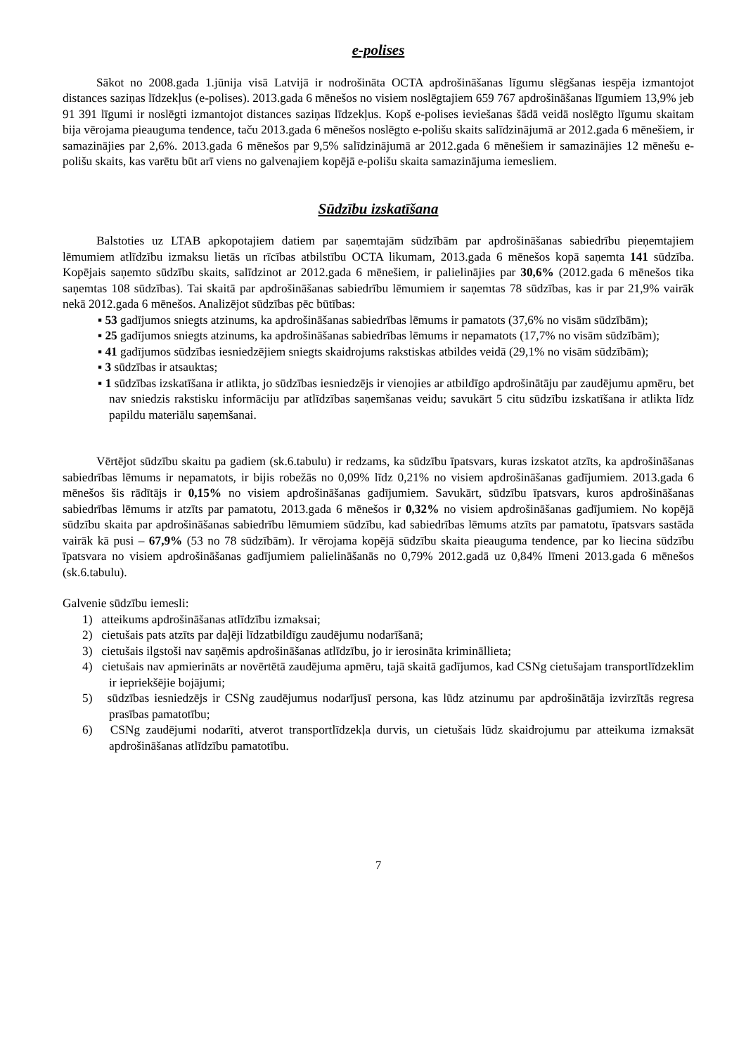e-polises
Sākot no 2008.gada 1.jūnija visā Latvijā ir nodrošināta OCTA apdrošināšanas līgumu slēgšanas iespēja izmantojot distances saziņas līdzekļus (e-polises). 2013.gada 6 mēnešos no visiem noslēgtajiem 659 767 apdrošināšanas līgumiem 13,9% jeb 91 391 līgumi ir noslēgti izmantojot distances saziņas līdzekļus. Kopš e-polises ieviešanas šādā veidā noslēgto līgumu skaitam bija vērojama pieauguma tendence, taču 2013.gada 6 mēnešos noslēgto e-polišu skaits salīdzinājumā ar 2012.gada 6 mēnešiem, ir samazinājies par 2,6%. 2013.gada 6 mēnešos par 9,5% salīdzinājumā ar 2012.gada 6 mēnešiem ir samazinājies 12 mēnešu e-polišu skaits, kas varētu būt arī viens no galvenajiem kopējā e-polišu skaita samazinājuma iemesliem.
Sūdzību izskatīšana
Balstoties uz LTAB apkopotajiem datiem par saņemtajām sūdzībām par apdrošināšanas sabiedrību pieņemtajiem lēmumiem atlīdzību izmaksu lietās un rīcības atbilstību OCTA likumam, 2013.gada 6 mēnešos kopā saņemta 141 sūdzība. Kopējais saņemto sūdzību skaits, salīdzinot ar 2012.gada 6 mēnešiem, ir palielinājies par 30,6% (2012.gada 6 mēnešos tika saņemtas 108 sūdzības). Tai skaitā par apdrošināšanas sabiedrību lēmumiem ir saņemtas 78 sūdzības, kas ir par 21,9% vairāk nekā 2012.gada 6 mēnešos. Analizējot sūdzības pēc būtības:
▪ 53 gadījumos sniegts atzinums, ka apdrošināšanas sabiedrības lēmums ir pamatots (37,6% no visām sūdzībām);
▪ 25 gadījumos sniegts atzinums, ka apdrošināšanas sabiedrības lēmums ir nepamatots (17,7% no visām sūdzībām);
▪ 41 gadījumos sūdzības iesniedzējiem sniegts skaidrojums rakstiskas atbildes veidā (29,1% no visām sūdzībām);
▪ 3 sūdzības ir atsauktas;
▪ 1 sūdzības izskatīšana ir atlikta, jo sūdzības iesniedzējs ir vienojies ar atbildīgo apdrošinātāju par zaudējumu apmēru, bet nav sniedzis rakstisku informāciju par atlīdzības saņemšanas veidu; savukārt 5 citu sūdzību izskatīšana ir atlikta līdz papildu materiālu saņemšanai.
Vērtējot sūdzību skaitu pa gadiem (sk.6.tabulu) ir redzams, ka sūdzību īpatsvars, kuras izskatot atzīts, ka apdrošināšanas sabiedrības lēmums ir nepamatots, ir bijis robežās no 0,09% līdz 0,21% no visiem apdrošināšanas gadījumiem. 2013.gada 6 mēnešos šis rādītājs ir 0,15% no visiem apdrošināšanas gadījumiem. Savukārt, sūdzību īpatsvars, kuros apdrošināšanas sabiedrības lēmums ir atzīts par pamatotu, 2013.gada 6 mēnešos ir 0,32% no visiem apdrošināšanas gadījumiem. No kopējā sūdzību skaita par apdrošināšanas sabiedrību lēmumiem sūdzību, kad sabiedrības lēmums atzīts par pamatotu, īpatsvars sastāda vairāk kā pusi – 67,9% (53 no 78 sūdzībām). Ir vērojama kopējā sūdzību skaita pieauguma tendence, par ko liecina sūdzību īpatsvara no visiem apdrošināšanas gadījumiem palielināšanās no 0,79% 2012.gadā uz 0,84% līmeni 2013.gada 6 mēnešos (sk.6.tabulu).
Galvenie sūdzību iemesli:
1) atteikums apdrošināšanas atlīdzību izmaksai;
2) cietušais pats atzīts par daļēji līdzatbildīgu zaudējumu nodarīšanā;
3) cietušais ilgstoši nav saņēmis apdrošināšanas atlīdzību, jo ir ierosināta krimināllieta;
4) cietušais nav apmierināts ar novērtētā zaudējuma apmēru, tajā skaitā gadījumos, kad CSNg cietušajam transportlīdzeklim ir iepriekšējie bojājumi;
5) sūdzības iesniedzējs ir CSNg zaudējumus nodarījusī persona, kas lūdz atzinumu par apdrošinātāja izvirzītās regresa prasības pamatotību;
6) CSNg zaudējumi nodarīti, atverot transportlīdzekļa durvis, un cietušais lūdz skaidrojumu par atteikuma izmaksāt apdrošināšanas atlīdzību pamatotību.
7